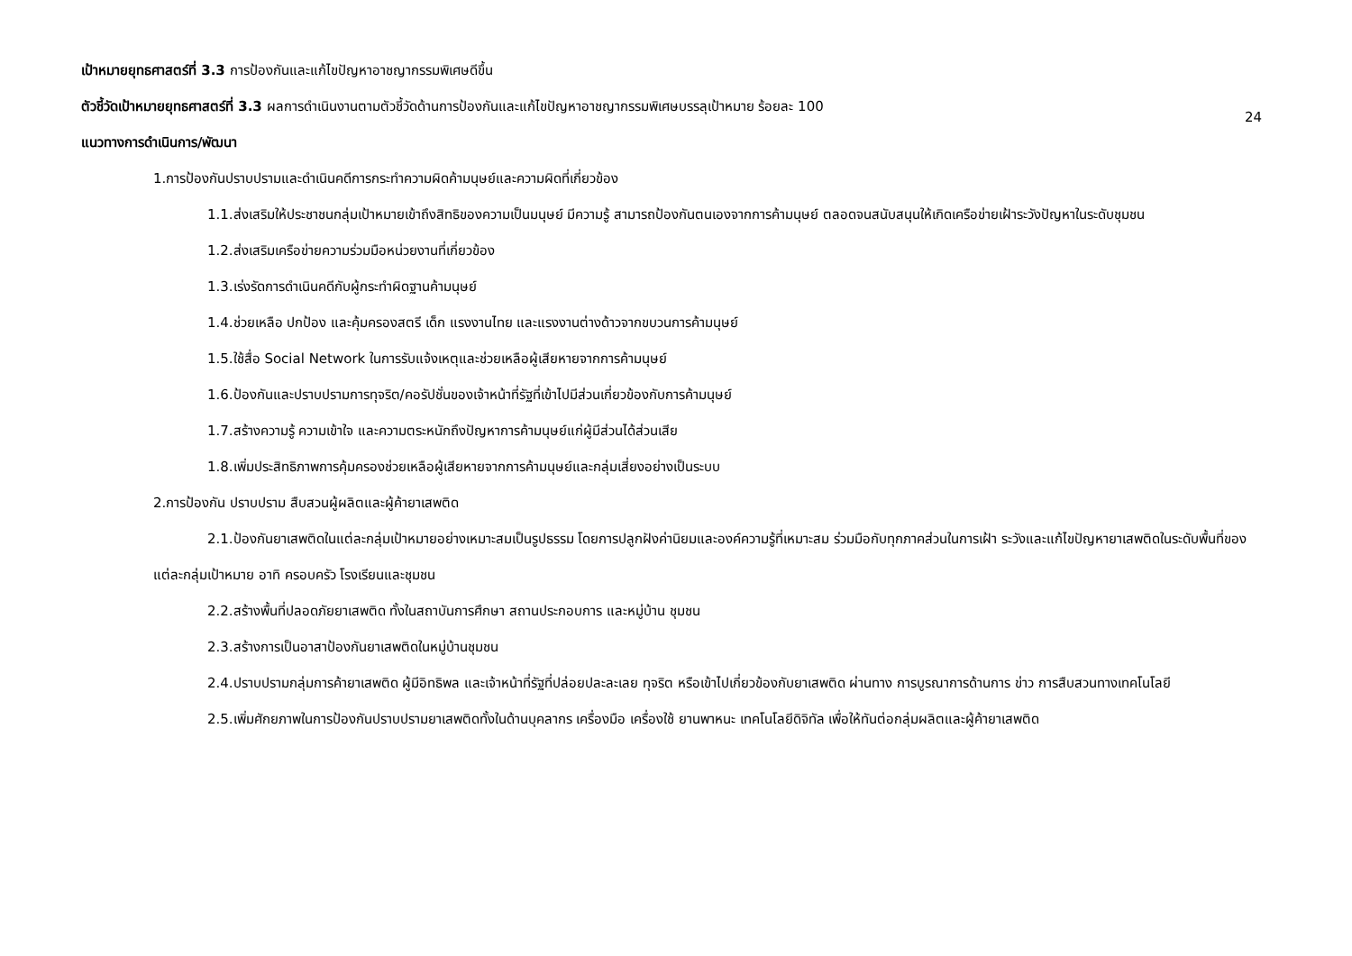เป้าหมายยุทธศาสตร์ที่ 3.3 การป้องกันและแก้ไขปัญหาอาชญากรรมพิเศษดีขึ้น
ตัวชี้วัดเป้าหมายยุทธศาสตร์ที่ 3.3 ผลการดำเนินงานตามตัวชี้วัดด้านการป้องกันและแก้ไขปัญหาอาชญากรรมพิเศษบรรลุเป้าหมาย ร้อยละ 100
24
แนวทางการดำเนินการ/พัฒนา
1.การป้องกันปราบปรามและดำเนินคดีการกระทำความผิดค้ามนุษย์และความผิดที่เกี่ยวข้อง
1.1.ส่งเสริมให้ประชาชนกลุ่มเป้าหมายเข้าถึงสิทธิของความเป็นมนุษย์ มีความรู้ สามารถป้องกันตนเองจากการค้ามนุษย์ ตลอดจนสนับสนุนให้เกิดเครือข่ายเฝ้าระวังปัญหาในระดับชุมชน
1.2.ส่งเสริมเครือข่ายความร่วมมือหน่วยงานที่เกี่ยวข้อง
1.3.เร่งรัดการดำเนินคดีกับผู้กระทำผิดฐานค้ามนุษย์
1.4.ช่วยเหลือ ปกป้อง และคุ้มครองสตรี เด็ก แรงงานไทย และแรงงานต่างด้าวจากขบวนการค้ามนุษย์
1.5.ใช้สื่อ Social Network ในการรับแจ้งเหตุและช่วยเหลือผู้เสียหายจากการค้ามนุษย์
1.6.ป้องกันและปราบปรามการทุจริต/คอรัปชั่นของเจ้าหน้าที่รัฐที่เข้าไปมีส่วนเกี่ยวข้องกับการค้ามนุษย์
1.7.สร้างความรู้ ความเข้าใจ และความตระหนักถึงปัญหาการค้ามนุษย์แก่ผู้มีส่วนได้ส่วนเสีย
1.8.เพิ่มประสิทธิภาพการคุ้มครองช่วยเหลือผู้เสียหายจากการค้ามนุษย์และกลุ่มเสี่ยงอย่างเป็นระบบ
2.การป้องกัน ปราบปราม สืบสวนผู้ผลิตและผู้ค้ายาเสพติด
2.1.ป้องกันยาเสพติดในแต่ละกลุ่มเป้าหมายอย่างเหมาะสมเป็นรูปธรรม โดยการปลูกฝังค่านิยมและองค์ความรู้ที่เหมาะสม ร่วมมือกับทุกภาคส่วนในการเฝ้า ระวังและแก้ไขปัญหายาเสพติดในระดับพื้นที่ของแต่ละกลุ่มเป้าหมาย อาทิ ครอบครัว โรงเรียนและชุมชน
2.2.สร้างพื้นที่ปลอดภัยยาเสพติด ทั้งในสถาบันการศึกษา สถานประกอบการ และหมู่บ้าน ชุมชน
2.3.สร้างการเป็นอาสาป้องกันยาเสพติดในหมู่บ้านชุมชน
2.4.ปราบปรามกลุ่มการค้ายาเสพติด ผู้มีอิทธิพล และเจ้าหน้าที่รัฐที่ปล่อยปละละเลย ทุจริต หรือเข้าไปเกี่ยวข้องกับยาเสพติด ผ่านทาง การบูรณาการด้านการ ข่าว การสืบสวนทางเทคโนโลยี
2.5.เพิ่มศักยภาพในการป้องกันปราบปรามยาเสพติดทั้งในด้านบุคลากร เครื่องมือ เครื่องใช้ ยานพาหนะ เทคโนโลยีดิจิทัล เพื่อให้ทันต่อกลุ่มผลิตและผู้ค้ายาเสพติด